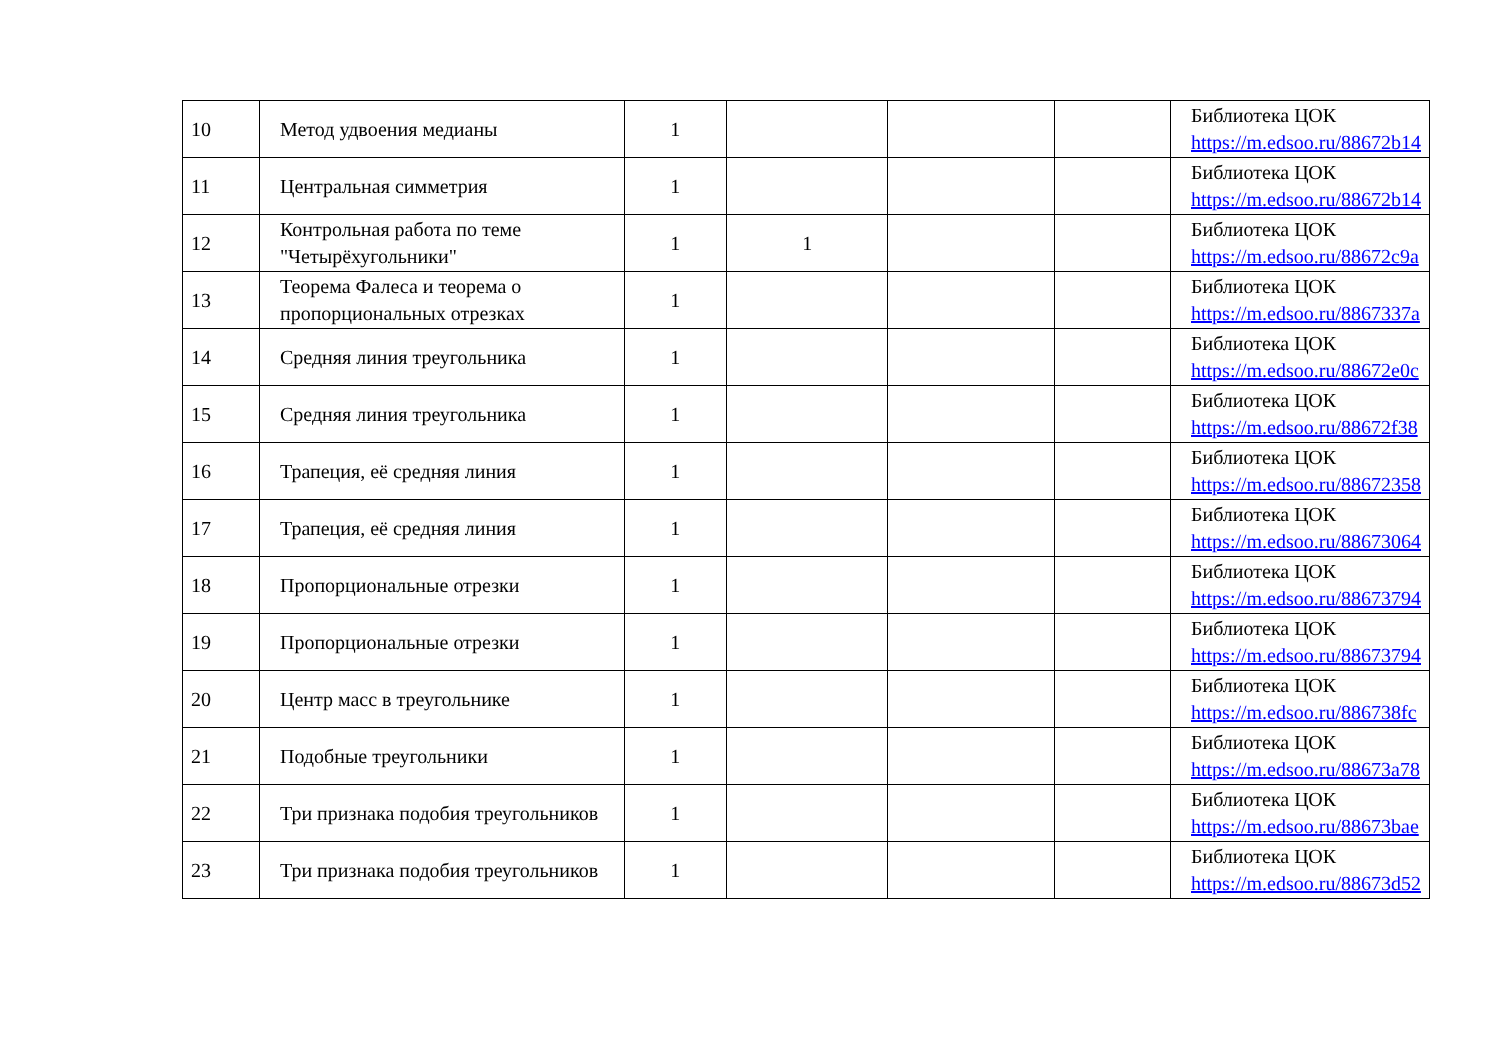| 10 | Метод удвоения медианы | 1 | | | | Библиотека ЦОК https://m.edsoo.ru/88672b14 |
| 11 | Центральная симметрия | 1 | | | | Библиотека ЦОК https://m.edsoo.ru/88672b14 |
| 12 | Контрольная работа по теме "Четырёхугольники" | 1 | 1 | | | Библиотека ЦОК https://m.edsoo.ru/88672c9a |
| 13 | Теорема Фалеса и теорема о пропорциональных отрезках | 1 | | | | Библиотека ЦОК https://m.edsoo.ru/8867337a |
| 14 | Средняя линия треугольника | 1 | | | | Библиотека ЦОК https://m.edsoo.ru/88672e0c |
| 15 | Средняя линия треугольника | 1 | | | | Библиотека ЦОК https://m.edsoo.ru/88672f38 |
| 16 | Трапеция, её средняя линия | 1 | | | | Библиотека ЦОК https://m.edsoo.ru/88672358 |
| 17 | Трапеция, её средняя линия | 1 | | | | Библиотека ЦОК https://m.edsoo.ru/88673064 |
| 18 | Пропорциональные отрезки | 1 | | | | Библиотека ЦОК https://m.edsoo.ru/88673794 |
| 19 | Пропорциональные отрезки | 1 | | | | Библиотека ЦОК https://m.edsoo.ru/88673794 |
| 20 | Центр масс в треугольнике | 1 | | | | Библиотека ЦОК https://m.edsoo.ru/886738fc |
| 21 | Подобные треугольники | 1 | | | | Библиотека ЦОК https://m.edsoo.ru/88673a78 |
| 22 | Три признака подобия треугольников | 1 | | | | Библиотека ЦОК https://m.edsoo.ru/88673bae |
| 23 | Три признака подобия треугольников | 1 | | | | Библиотека ЦОК https://m.edsoo.ru/88673d52 |